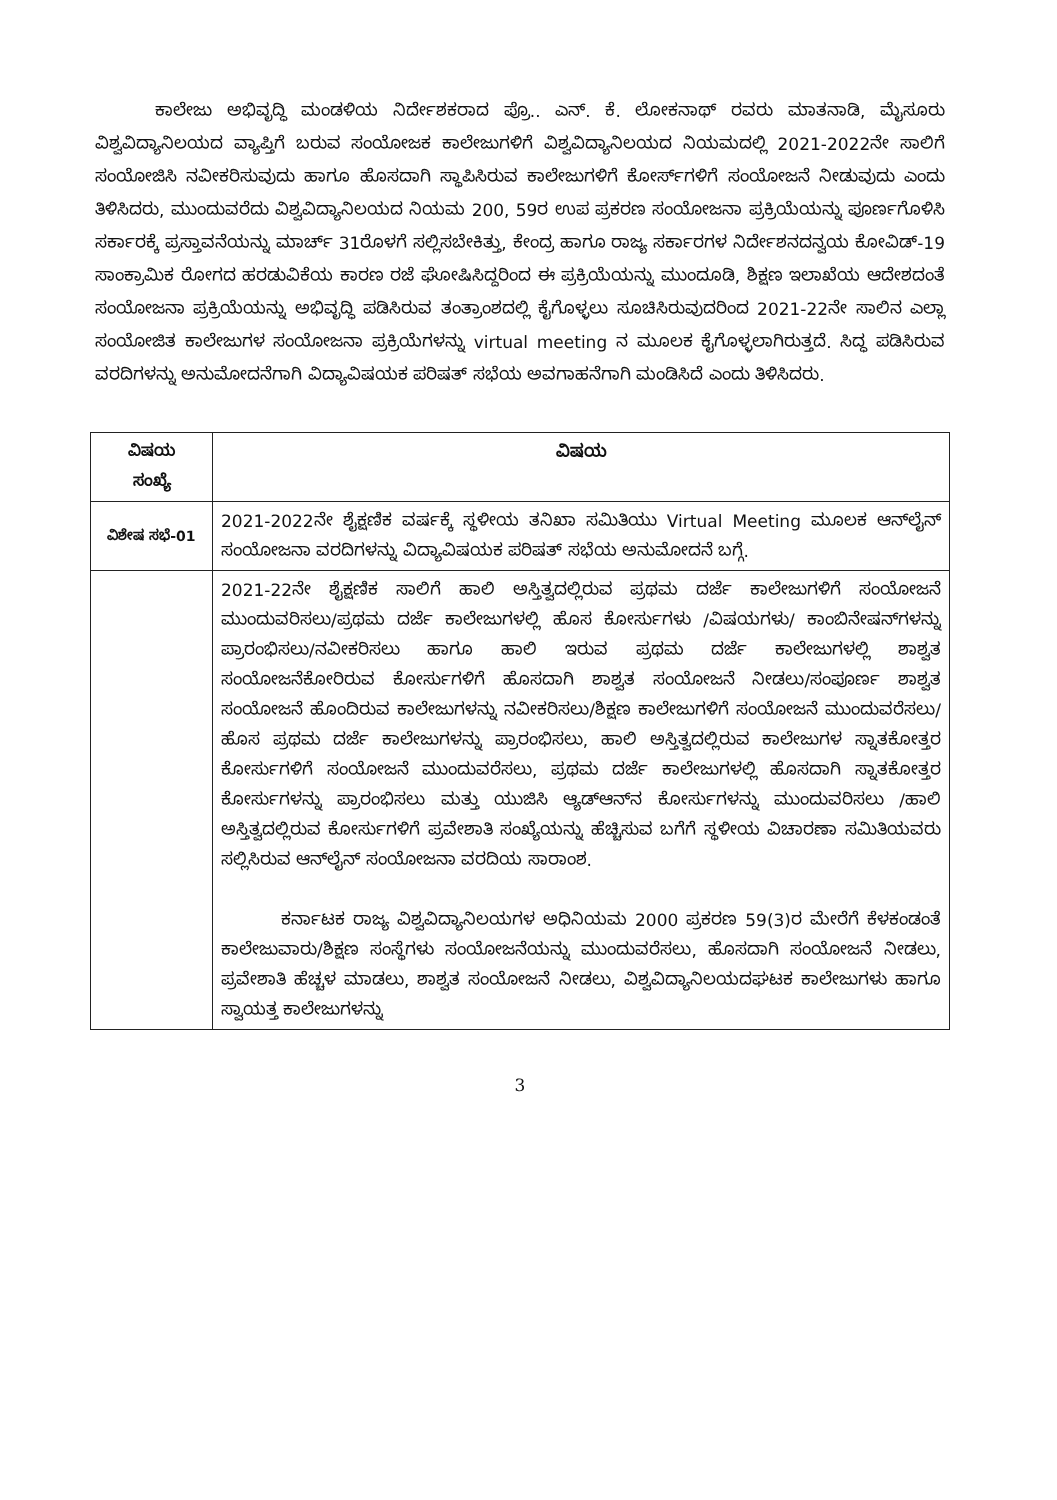ಕಾಲೇಜು ಅಭಿವೃದ್ಧಿ ಮಂಡಳಿಯ ನಿರ್ದೇಶಕರಾದ ಪ್ರೊ.. ಎನ್. ಕೆ. ಲೋಕನಾಥ್ ರವರು ಮಾತನಾಡಿ, ಮೈಸೂರು ವಿಶ್ವವಿದ್ಯಾನಿಲಯದ ವ್ಯಾಪ್ತಿಗೆ ಬರುವ ಸಂಯೋಜಕ ಕಾಲೇಜುಗಳಿಗೆ ವಿಶ್ವವಿದ್ಯಾನಿಲಯದ ನಿಯಮದಲ್ಲಿ 2021-2022ನೇ ಸಾಲಿಗೆ ಸಂಯೋಜಿಸಿ ನವೀಕರಿಸುವುದು ಹಾಗೂ ಹೊಸದಾಗಿ ಸ್ಥಾಪಿಸಿರುವ ಕಾಲೇಜುಗಳಿಗೆ ಕೋರ್ಸ್‌ಗಳಿಗೆ ಸಂಯೋಜನೆ ನೀಡುವುದು ಎಂದು ತಿಳಿಸಿದರು, ಮುಂದುವರೆದು ವಿಶ್ವವಿದ್ಯಾನಿಲಯದ ನಿಯಮ 200, 59ರ ಉಪ ಪ್ರಕರಣ ಸಂಯೋಜನಾ ಪ್ರಕ್ರಿಯೆಯನ್ನು ಪೂರ್ಣಗೊಳಿಸಿ ಸರ್ಕಾರಕ್ಕೆ ಪ್ರಸ್ತಾವನೆಯನ್ನು ಮಾರ್ಚ್ 31ರೊಳಗೆ ಸಲ್ಲಿಸಬೇಕಿತ್ತು, ಕೇಂದ್ರ ಹಾಗೂ ರಾಜ್ಯ ಸರ್ಕಾರಗಳ ನಿರ್ದೇಶನದನ್ವಯ ಕೋವಿಡ್-19 ಸಾಂಕ್ರಾಮಿಕ ರೋಗದ ಹರಡುವಿಕೆಯ ಕಾರಣ ರಜೆ ಘೋಷಿಸಿದ್ದರಿಂದ ಈ ಪ್ರಕ್ರಿಯೆಯನ್ನು ಮುಂದೂಡಿ, ಶಿಕ್ಷಣ ಇಲಾಖೆಯ ಆದೇಶದಂತೆ ಸಂಯೋಜನಾ ಪ್ರಕ್ರಿಯೆಯನ್ನು ಅಭಿವೃದ್ಧಿ ಪಡಿಸಿರುವ ತಂತ್ರಾಂಶದಲ್ಲಿ ಕೈಗೊಳ್ಳಲು ಸೂಚಿಸಿರುವುದರಿಂದ 2021-22ನೇ ಸಾಲಿನ ಎಲ್ಲಾ ಸಂಯೋಜಿತ ಕಾಲೇಜುಗಳ ಸಂಯೋಜನಾ ಪ್ರಕ್ರಿಯೆಗಳನ್ನು virtual meeting ನ ಮೂಲಕ ಕೈಗೊಳ್ಳಲಾಗಿರುತ್ತದೆ. ಸಿದ್ಧ ಪಡಿಸಿರುವ ವರದಿಗಳನ್ನು ಅನುಮೋದನೆಗಾಗಿ ವಿದ್ಯಾವಿಷಯಕ ಪರಿಷತ್ ಸಭೆಯ ಅವಗಾಹನೆಗಾಗಿ ಮಂಡಿಸಿದೆ ಎಂದು ತಿಳಿಸಿದರು.
| ವಿಷಯ ಸಂಖ್ಯೆ | ವಿಷಯ |
| --- | --- |
| ವಿಶೇಷ ಸಭೆ-01 | 2021-2022ನೇ ಶೈಕ್ಷಣಿಕ ವರ್ಷಕ್ಕೆ ಸ್ಥಳೀಯ ತನಿಖಾ ಸಮಿತಿಯು Virtual Meeting ಮೂಲಕ ಆನ್‌ಲೈನ್ ಸಂಯೋಜನಾ ವರದಿಗಳನ್ನು ವಿದ್ಯಾವಿಷಯಕ ಪರಿಷತ್ ಸಭೆಯ ಅನುಮೋದನೆ ಬಗ್ಗೆ. |
| | 2021-22ನೇ ಶೈಕ್ಷಣಿಕ ಸಾಲಿಗೆ ಹಾಲಿ ಅಸ್ತಿತ್ವದಲ್ಲಿರುವ ಪ್ರಥಮ ದರ್ಜೆ ಕಾಲೇಜುಗಳಿಗೆ ಸಂಯೋಜನೆ ಮುಂದುವರಿಸಲು/ಪ್ರಥಮ ದರ್ಜೆ ಕಾಲೇಜುಗಳಲ್ಲಿ ಹೊಸ ಕೋರ್ಸುಗಳು /ವಿಷಯಗಳು/ ಕಾಂಬಿನೇಷನ್‌ಗಳನ್ನು ಪ್ರಾರಂಭಿಸಲು/ನವೀಕರಿಸಲು ಹಾಗೂ ಹಾಲಿ ಇರುವ ಪ್ರಥಮ ದರ್ಜೆ ಕಾಲೇಜುಗಳಲ್ಲಿ ಶಾಶ್ವತ ಸಂಯೋಜನೆಕೋರಿರುವ ಕೋರ್ಸುಗಳಿಗೆ ಹೊಸದಾಗಿ ಶಾಶ್ವತ ಸಂಯೋಜನೆ ನೀಡಲು/ಸಂಪೂರ್ಣ ಶಾಶ್ವತ ಸಂಯೋಜನೆ ಹೊಂದಿರುವ ಕಾಲೇಜುಗಳನ್ನು ನವೀಕರಿಸಲು/ಶಿಕ್ಷಣ ಕಾಲೇಜುಗಳಿಗೆ ಸಂಯೋಜನೆ ಮುಂದುವರೆಸಲು/ಹೊಸ ಪ್ರಥಮ ದರ್ಜೆ ಕಾಲೇಜುಗಳನ್ನು ಪ್ರಾರಂಭಿಸಲು, ಹಾಲಿ ಅಸ್ತಿತ್ವದಲ್ಲಿರುವ ಕಾಲೇಜುಗಳ ಸ್ನಾತಕೋತ್ತರ ಕೋರ್ಸುಗಳಿಗೆ ಸಂಯೋಜನೆ ಮುಂದುವರೆಸಲು, ಪ್ರಥಮ ದರ್ಜೆ ಕಾಲೇಜುಗಳಲ್ಲಿ ಹೊಸದಾಗಿ ಸ್ನಾತಕೋತ್ತರ ಕೋರ್ಸುಗಳನ್ನು ಪ್ರಾರಂಭಿಸಲು ಮತ್ತು ಯುಜಿಸಿ ಆ್ಯಡ್‌ಆನ್‌ನ ಕೋರ್ಸುಗಳನ್ನು ಮುಂದುವರಿಸಲು /ಹಾಲಿ ಅಸ್ತಿತ್ವದಲ್ಲಿರುವ ಕೋರ್ಸುಗಳಿಗೆ ಪ್ರವೇಶಾತಿ ಸಂಖ್ಯೆಯನ್ನು ಹೆಚ್ಚಿಸುವ ಬಗೆಗೆ ಸ್ಥಳೀಯ ವಿಚಾರಣಾ ಸಮಿತಿಯವರು ಸಲ್ಲಿಸಿರುವ ಆನ್‌ಲೈನ್ ಸಂಯೋಜನಾ ವರದಿಯ ಸಾರಾಂಶ. ಕರ್ನಾಟಕ ರಾಜ್ಯ ವಿಶ್ವವಿದ್ಯಾನಿಲಯಗಳ ಅಧಿನಿಯಮ 2000 ಪ್ರಕರಣ 59(3)ರ ಮೇರೆಗೆ ಕೆಳಕಂಡಂತೆ ಕಾಲೇಜುವಾರು/ಶಿಕ್ಷಣ ಸಂಸ್ಥೆಗಳು ಸಂಯೋಜನೆಯನ್ನು ಮುಂದುವರೆಸಲು, ಹೊಸದಾಗಿ ಸಂಯೋಜನೆ ನೀಡಲು, ಪ್ರವೇಶಾತಿ ಹೆಚ್ಚಳ ಮಾಡಲು, ಶಾಶ್ವತ ಸಂಯೋಜನೆ ನೀಡಲು, ವಿಶ್ವವಿದ್ಯಾನಿಲಯದಘಟಕ ಕಾಲೇಜುಗಳು ಹಾಗೂ ಸ್ವಾಯತ್ತ ಕಾಲೇಜುಗಳನ್ನು |
3